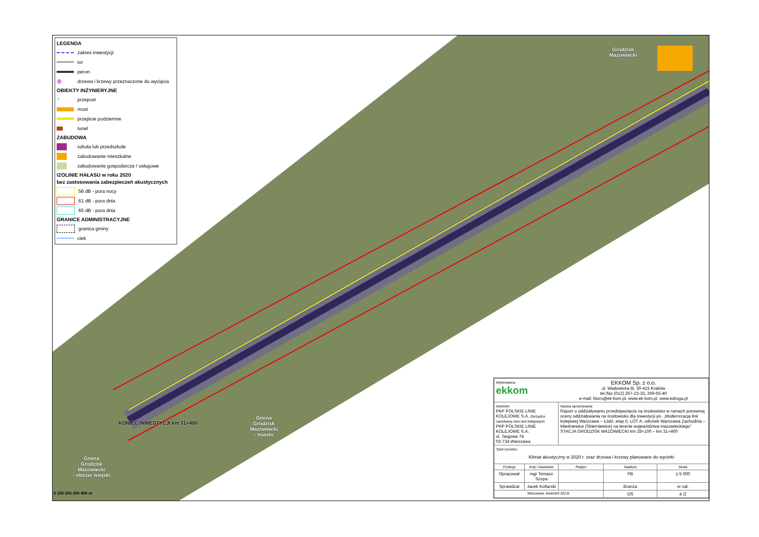LEGENDA
zakres inwestycji
tor
peron
⊕
drzewa i krzewy przeznaczone do wycięcia
OBIEKTY INŻYNIERYJNE
Y
przepust
most
przejście podziemne
tunel
ZABUDOWA
szkoła lub przedszkole
zabudowanie mieszkalne
zabudowanie gospodarcze / usługowe
IZOLINIE HAŁASU w roku 2020
bez zastosowania zabezpieczeń akustycznych
56 dB - pora nocy
61 dB - pora dnia
65 dB - pora dnia
GRANICE ADMINISTRACYJNE
granica gminy
ciek
Grodzisk
Mazowiecki
Gmina
Grodzisk
Mazowiecki
- miasto
Gmina
Grodzisk
Mazowiecki
- obszar wiejski
KONIEC INWESTYCJI km 31+400
0 100 200 300 400 m
| Wykonawca: ekkom | | EKKOM Sp. z o.o. ul. Wadowicka 8i, 30-415 Kraków tel./fax (012) 267-23-33, 269-65-40 e-mail: biuro@ek-kom.pl, www.ek-kom.pl, www.edroga.pl | | |
| Inwestor: PKP POLSKIE LINIE KOLEJOWE S.A. Zarządca narodowej sieci linii kolejowych PKP POLSKIE LINIE KOLEJOWE S.A. ul. Targowa 74 03-734 Warszawa | | Nazwa opracowania: Raport o oddziaływaniu przedsięwzięcia na środowisko w ramach ponownej oceny oddziaływania na środowisko dla inwestycji pn. „Modernizacja linii kolejowej Warszawa – Łódź, etap II, LOT A, odcinek Warszawa Zachodnia – Miedniewice (Skierniewice) na terenie województwa mazowieckiego” STACJA GRODZISK MAZOWIECKI km 28+100 – km 31+400 | | |
| Tytuł rysunku: Klimat akustyczny w 2020 r. oraz drzewa i krzewy planowane do wycinki | | | | |
| Funkcja | Imię i Nazwisko | Podpis | Stadium | Skala |
| Opracował | mgr Tomasz Szopa | | PB | 1:5 000 |
| Sprawdzał | Jacek Kotlarski | | Branża | nr zał. |
| Warszawa, kwiecień 2013r. | | | OŚ | 4 /2 |